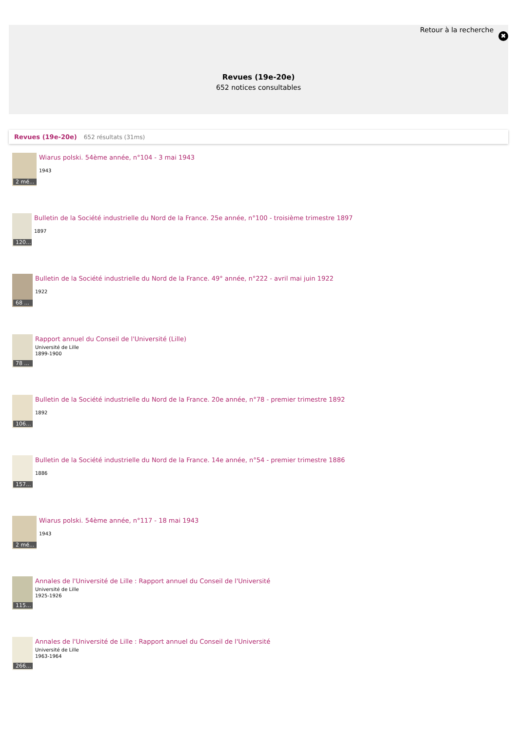Retour à la recherche
✖
Revues (19e-20e)
652 notices consultables
Revues (19e-20e) 652 résultats (31ms)
2 mé...
Wiarus polski. 54ème année, n°104 - 3 mai 1943
1943
120...
Bulletin de la Société industrielle du Nord de la France. 25e année, n°100 - troisième trimestre 1897
1897
68 ...
Bulletin de la Société industrielle du Nord de la France. 49° année, n°222 - avril mai juin 1922
1922
78 ...
Rapport annuel du Conseil de l'Université (Lille)
Université de Lille
1899-1900
106...
Bulletin de la Société industrielle du Nord de la France. 20e année, n°78 - premier trimestre 1892
1892
157...
Bulletin de la Société industrielle du Nord de la France. 14e année, n°54 - premier trimestre 1886
1886
2 mé...
Wiarus polski. 54ème année, n°117 - 18 mai 1943
1943
115...
Annales de l'Université de Lille : Rapport annuel du Conseil de l'Université
Université de Lille
1925-1926
266...
Annales de l'Université de Lille : Rapport annuel du Conseil de l'Université
Université de Lille
1963-1964